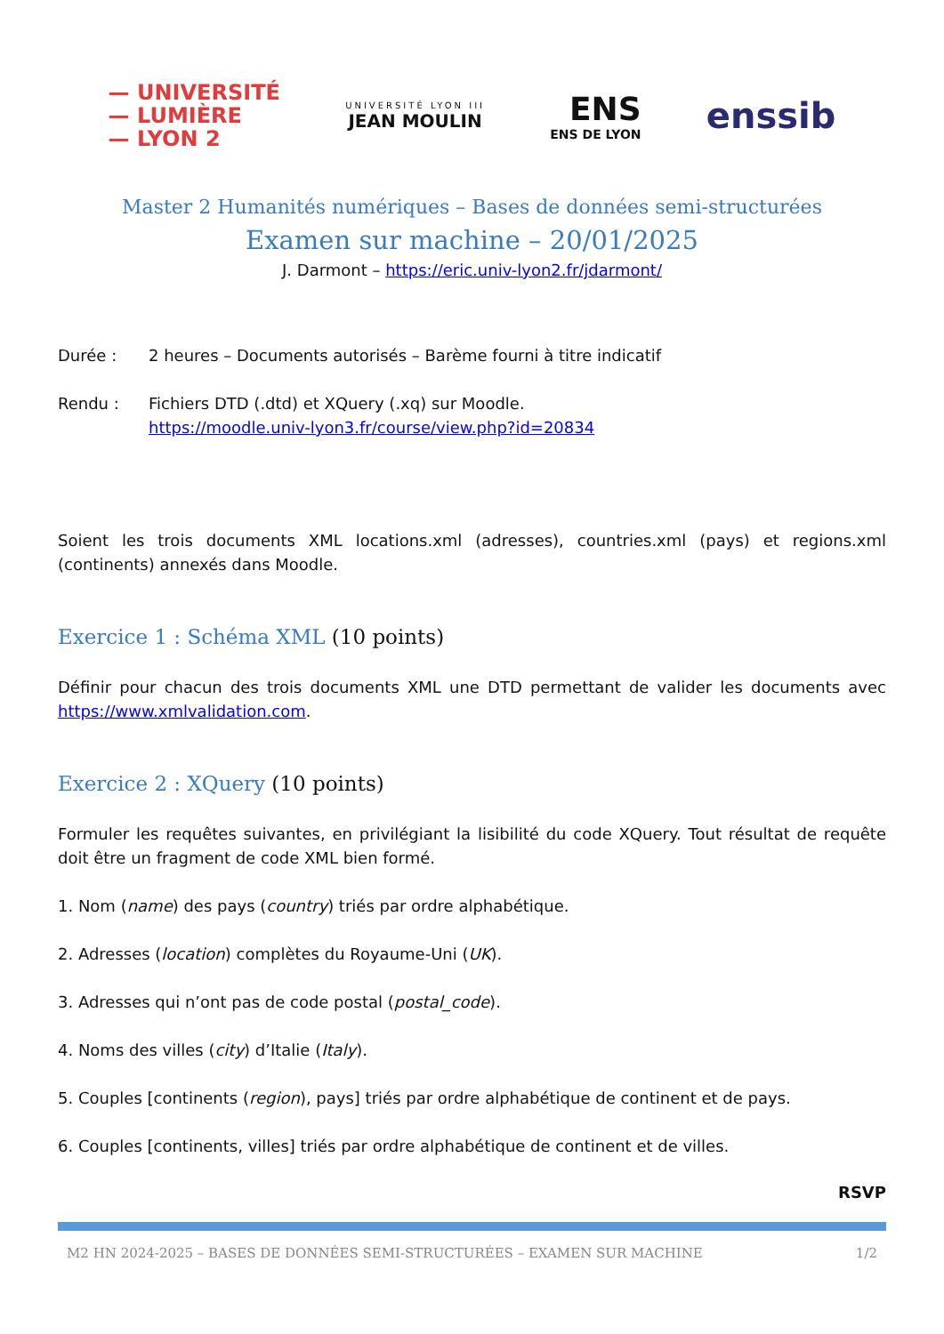— UNIVERSITÉ
— LUMIÈRE
— LYON 2
UNIVERSITÉ LYON III
JEAN MOULIN
ENS
ENS DE LYON
enssib
Master 2 Humanités numériques – Bases de données semi-structurées
Examen sur machine – 20/01/2025
J. Darmont – https://eric.univ-lyon2.fr/jdarmont/
Durée : 2 heures – Documents autorisés – Barème fourni à titre indicatif
Rendu : Fichiers DTD (.dtd) et XQuery (.xq) sur Moodle.
https://moodle.univ-lyon3.fr/course/view.php?id=20834
Soient les trois documents XML locations.xml (adresses), countries.xml (pays) et regions.xml (continents) annexés dans Moodle.
Exercice 1 : Schéma XML (10 points)
Définir pour chacun des trois documents XML une DTD permettant de valider les documents avec https://www.xmlvalidation.com.
Exercice 2 : XQuery (10 points)
Formuler les requêtes suivantes, en privilégiant la lisibilité du code XQuery. Tout résultat de requête doit être un fragment de code XML bien formé.
1. Nom (name) des pays (country) triés par ordre alphabétique.
2. Adresses (location) complètes du Royaume-Uni (UK).
3. Adresses qui n’ont pas de code postal (postal_code).
4. Noms des villes (city) d’Italie (Italy).
5. Couples [continents (region), pays] triés par ordre alphabétique de continent et de pays.
6. Couples [continents, villes] triés par ordre alphabétique de continent et de villes.
RSVP
M2 HN 2024-2025 – BASES DE DONNÉES SEMI-STRUCTURÉES – EXAMEN SUR MACHINE 1/2